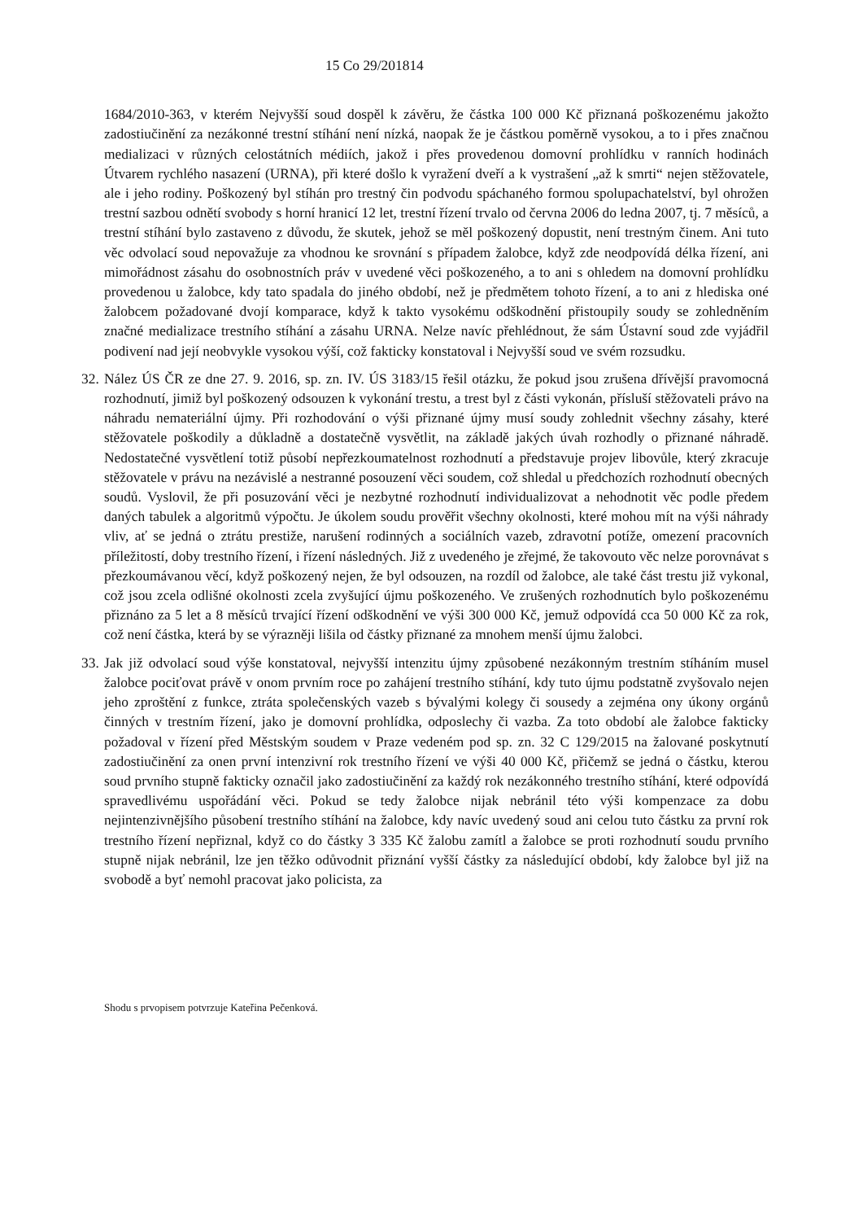15 Co 29/201814
1684/2010-363, v kterém Nejvyšší soud dospěl k závěru, že částka 100 000 Kč přiznaná poškozenému jakožto zadostiučinění za nezákonné trestní stíhání není nízká, naopak že je částkou poměrně vysokou, a to i přes značnou medializaci v různých celostátních médiích, jakož i přes provedenou domovní prohlídku v ranních hodinách Útvarem rychlého nasazení (URNA), při které došlo k vyražení dveří a k vystrašení „až k smrti“ nejen stěžovatele, ale i jeho rodiny. Poškozený byl stíhán pro trestný čin podvodu spáchaného formou spolupachatelství, byl ohrožen trestní sazbou odnětí svobody s horní hranicí 12 let, trestní řízení trvalo od června 2006 do ledna 2007, tj. 7 měsíců, a trestní stíhání bylo zastaveno z důvodu, že skutek, jehož se měl poškozený dopustit, není trestným činem. Ani tuto věc odvolací soud nepovažuje za vhodnou ke srovnání s případem žalobce, když zde neodpovídá délka řízení, ani mimořádnost zásahu do osobnostních práv v uvedené věci poškozeného, a to ani s ohledem na domovní prohlídku provedenou u žalobce, kdy tato spadala do jiného období, než je předmětem tohoto řízení, a to ani z hlediska oné žalobcem požadované dvojí komparace, když k takto vysokému odškodnění přistoupily soudy se zohledněním značné medializace trestního stíhání a zásahu URNA. Nelze navíc přehlédnout, že sám Ústavní soud zde vyjádřil podivení nad její neobvykle vysokou výší, což fakticky konstatoval i Nejvyšší soud ve svém rozsudku.
32.
Nález ÚS ČR ze dne 27. 9. 2016, sp. zn. IV. ÚS 3183/15 řešil otázku, že pokud jsou zrušena dřívější pravomocná rozhodnutí, jimiž byl poškozený odsouzen k vykonání trestu, a trest byl z části vykonán, přísluší stěžovateli právo na náhradu nemateriální újmy. Při rozhodování o výši přiznané újmy musí soudy zohlednit všechny zásahy, které stěžovatele poškodily a důkladně a dostatečně vysvětlit, na základě jakých úvah rozhodly o přiznané náhradě. Nedostatečné vysvětlení totiž působí nepřezkoumatelnost rozhodnutí a představuje projev libovůle, který zkracuje stěžovatele v právu na nezávislé a nestranné posouzení věci soudem, což shledal u předchozích rozhodnutí obecných soudů. Vyslovil, že při posuzování věci je nezbytné rozhodnutí individualizovat a nehodnotit věc podle předem daných tabulek a algoritmů výpočtu. Je úkolem soudu prověřit všechny okolnosti, které mohou mít na výši náhrady vliv, ať se jedná o ztrátu prestiže, narušení rodinných a sociálních vazeb, zdravotní potíže, omezení pracovních příležitostí, doby trestního řízení, i řízení následných. Již z uvedeného je zřejmé, že takovouto věc nelze porovnávat s přezkoumávanou věcí, když poškozený nejen, že byl odsouzen, na rozdíl od žalobce, ale také část trestu již vykonal, což jsou zcela odlišné okolnosti zcela zvyšující újmu poškozeného. Ve zrušených rozhodnutích bylo poškozenému přiznáno za 5 let a 8 měsíců trvající řízení odškodnění ve výši 300 000 Kč, jemuž odpovídá cca 50 000 Kč za rok, což není částka, která by se výrazněji lišila od částky přiznané za mnohem menší újmu žalobci.
33.
Jak již odvolací soud výše konstatoval, nejvyšší intenzitu újmy způsobené nezákonným trestním stíháním musel žalobce pociťovat právě v onom prvním roce po zahájení trestního stíhání, kdy tuto újmu podstatně zvyšovalo nejen jeho zproštění z funkce, ztráta společenských vazeb s bývalými kolegy či sousedy a zejména ony úkony orgánů činných v trestním řízení, jako je domovní prohlídka, odposlechy či vazba. Za toto období ale žalobce fakticky požadoval v řízení před Městským soudem v Praze vedeném pod sp. zn. 32 C 129/2015 na žalované poskytnutí zadostiučinění za onen první intenzivní rok trestního řízení ve výši 40 000 Kč, přičemž se jedná o částku, kterou soud prvního stupně fakticky označil jako zadostiučinění za každý rok nezákonného trestního stíhání, které odpovídá spravedlivému uspořádání věci. Pokud se tedy žalobce nijak nebránil této výši kompenzace za dobu nejintenzivnějšího působení trestního stíhání na žalobce, kdy navíc uvedený soud ani celou tuto částku za první rok trestního řízení nepřiznal, když co do částky 3 335 Kč žalobu zamítl a žalobce se proti rozhodnutí soudu prvního stupně nijak nebránil, lze jen těžko odůvodnit přiznání vyšší částky za následující období, kdy žalobce byl již na svobodě a byť nemohl pracovat jako policista, za
Shodu s prvopisem potvrzuje Kateřina Pečenková.